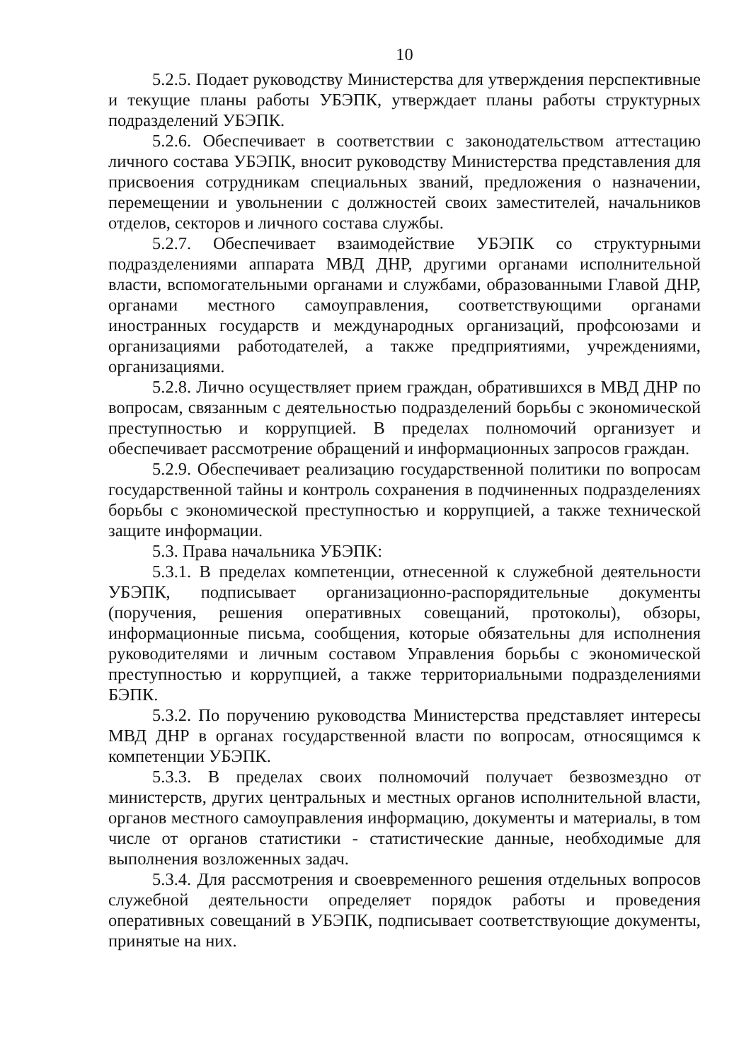10
5.2.5. Подает руководству Министерства для утверждения перспективные и текущие планы работы УБЭПК, утверждает планы работы структурных подразделений УБЭПК.
5.2.6. Обеспечивает в соответствии с законодательством аттестацию личного состава УБЭПК, вносит руководству Министерства представления для присвоения сотрудникам специальных званий, предложения о назначении, перемещении и увольнении с должностей своих заместителей, начальников отделов, секторов и личного состава службы.
5.2.7. Обеспечивает взаимодействие УБЭПК со структурными подразделениями аппарата МВД ДНР, другими органами исполнительной власти, вспомогательными органами и службами, образованными Главой ДНР, органами местного самоуправления, соответствующими органами иностранных государств и международных организаций, профсоюзами и организациями работодателей, а также предприятиями, учреждениями, организациями.
5.2.8. Лично осуществляет прием граждан, обратившихся в МВД ДНР по вопросам, связанным с деятельностью подразделений борьбы с экономической преступностью и коррупцией. В пределах полномочий организует и обеспечивает рассмотрение обращений и информационных запросов граждан.
5.2.9. Обеспечивает реализацию государственной политики по вопросам государственной тайны и контроль сохранения в подчиненных подразделениях борьбы с экономической преступностью и коррупцией, а также технической защите информации.
5.3. Права начальника УБЭПК:
5.3.1. В пределах компетенции, отнесенной к служебной деятельности УБЭПК, подписывает организационно-распорядительные документы (поручения, решения оперативных совещаний, протоколы), обзоры, информационные письма, сообщения, которые обязательны для исполнения руководителями и личным составом Управления борьбы с экономической преступностью и коррупцией, а также территориальными подразделениями БЭПК.
5.3.2. По поручению руководства Министерства представляет интересы МВД ДНР в органах государственной власти по вопросам, относящимся к компетенции УБЭПК.
5.3.3. В пределах своих полномочий получает безвозмездно от министерств, других центральных и местных органов исполнительной власти, органов местного самоуправления информацию, документы и материалы, в том числе от органов статистики - статистические данные, необходимые для выполнения возложенных задач.
5.3.4. Для рассмотрения и своевременного решения отдельных вопросов служебной деятельности определяет порядок работы и проведения оперативных совещаний в УБЭПК, подписывает соответствующие документы, принятые на них.